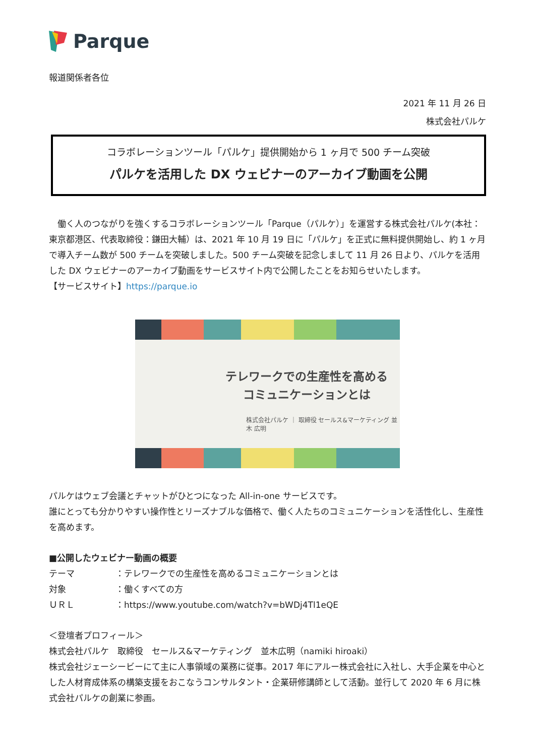Parque
報道関係者各位
2021 年 11 月 26 日
株式会社パルケ
コラボレーションツール「パルケ」提供開始から 1 ヶ月で 500 チーム突破
パルケを活用した DX ウェビナーのアーカイブ動画を公開
　働く人のつながりを強くするコラボレーションツール「Parque（パルケ）」を運営する株式会社パルケ(本社：東京都港区、代表取締役：鎌田大輔）は、2021 年 10 月 19 日に「パルケ」を正式に無料提供開始し、約 1 ヶ月で導入チーム数が 500 チームを突破しました。500 チーム突破を記念しまして 11 月 26 日より、パルケを活用した DX ウェビナーのアーカイブ動画をサービスサイト内で公開したことをお知らせいたします。
【サービスサイト】https://parque.io
テレワークでの生産性を高める
コミュニケーションとは
株式会社パルケ ｜ 取締役 セールス&マーケティング 並木 広明
パルケはウェブ会議とチャットがひとつになった All-in-one サービスです。
誰にとっても分かりやすい操作性とリーズナブルな価格で、働く人たちのコミュニケーションを活性化し、生産性を高めます。
■公開したウェビナー動画の概要
| テーマ | ：テレワークでの生産性を高めるコミュニケーションとは |
| 対象 | ：働くすべての方 |
| ＵＲＬ | ：https://www.youtube.com/watch?v=bWDj4Tl1eQE |
＜登壇者プロフィール＞
株式会社パルケ　取締役　セールス&マーケティング　並木広明（namiki hiroaki）
株式会社ジェーシービーにて主に人事領域の業務に従事。2017 年にアルー株式会社に入社し、大手企業を中心とした人材育成体系の構築支援をおこなうコンサルタント・企業研修講師として活動。並行して 2020 年 6 月に株式会社パルケの創業に参画。